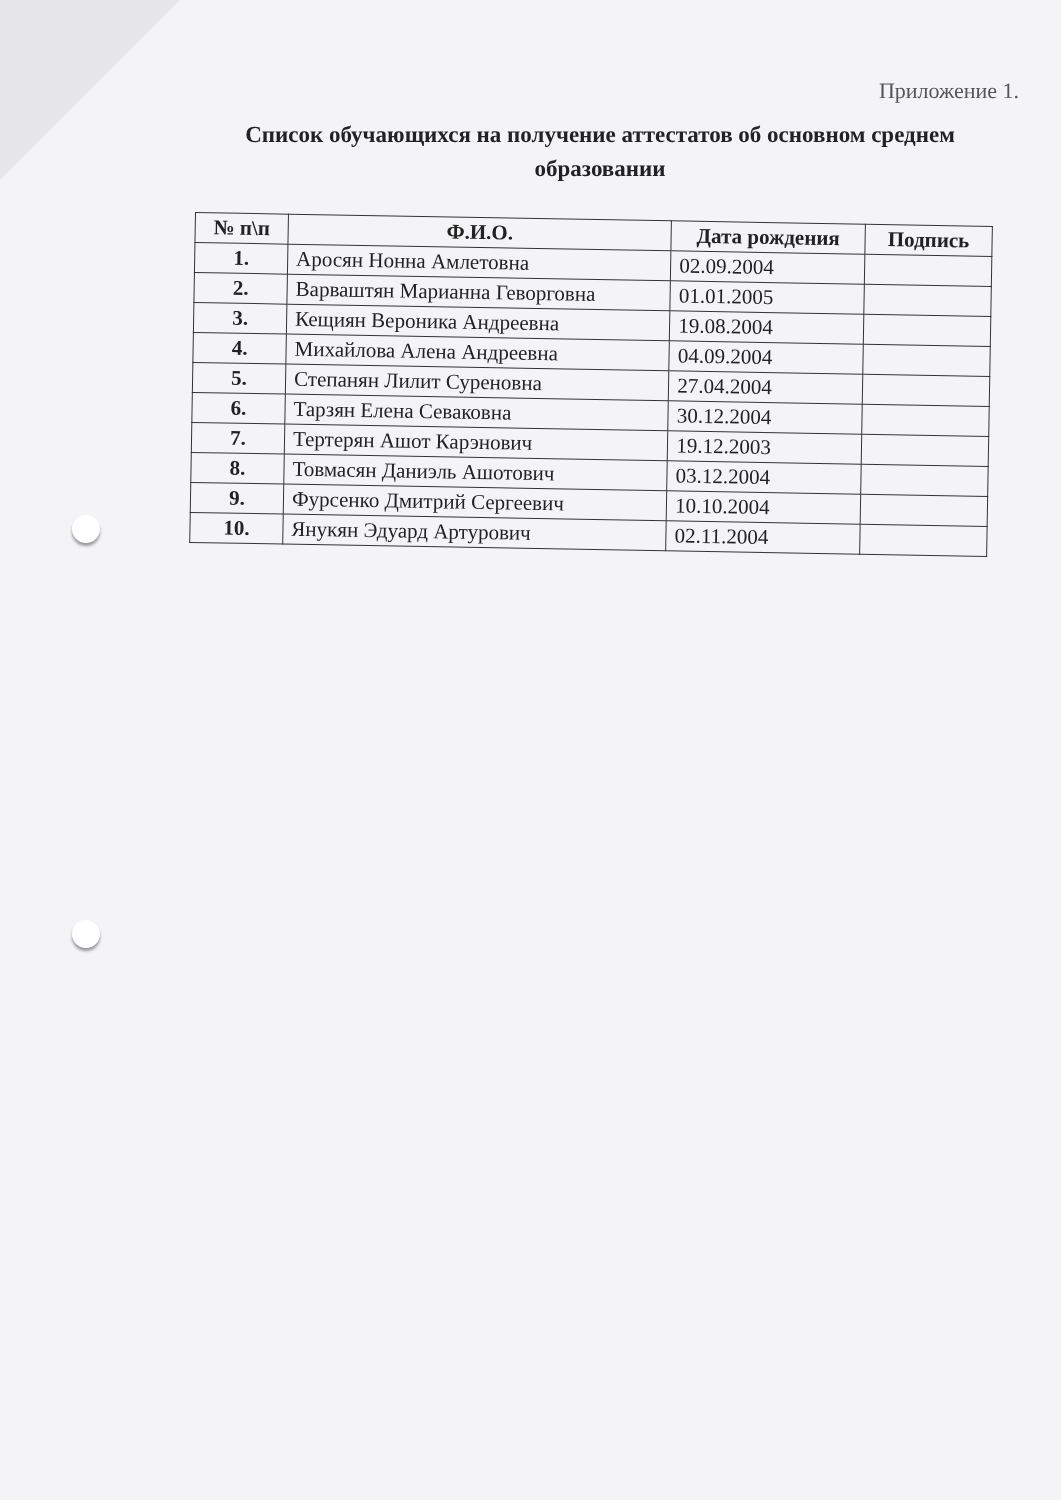Приложение 1.
Список обучающихся на получение аттестатов об основном среднем образовании
| № п\п | Ф.И.О. | Дата рождения | Подпись |
| --- | --- | --- | --- |
| 1. | Аросян Нонна Амлетовна | 02.09.2004 | |
| 2. | Варваштян Марианна Геворговна | 01.01.2005 | |
| 3. | Кещиян Вероника Андреевна | 19.08.2004 | |
| 4. | Михайлова Алена Андреевна | 04.09.2004 | |
| 5. | Степанян Лилит Суреновна | 27.04.2004 | |
| 6. | Тарзян Елена Севаковна | 30.12.2004 | |
| 7. | Тертерян Ашот Карэнович | 19.12.2003 | |
| 8. | Товмасян Даниэль Ашотович | 03.12.2004 | |
| 9. | Фурсенко Дмитрий Сергеевич | 10.10.2004 | |
| 10. | Янукян Эдуард Артурович | 02.11.2004 | |